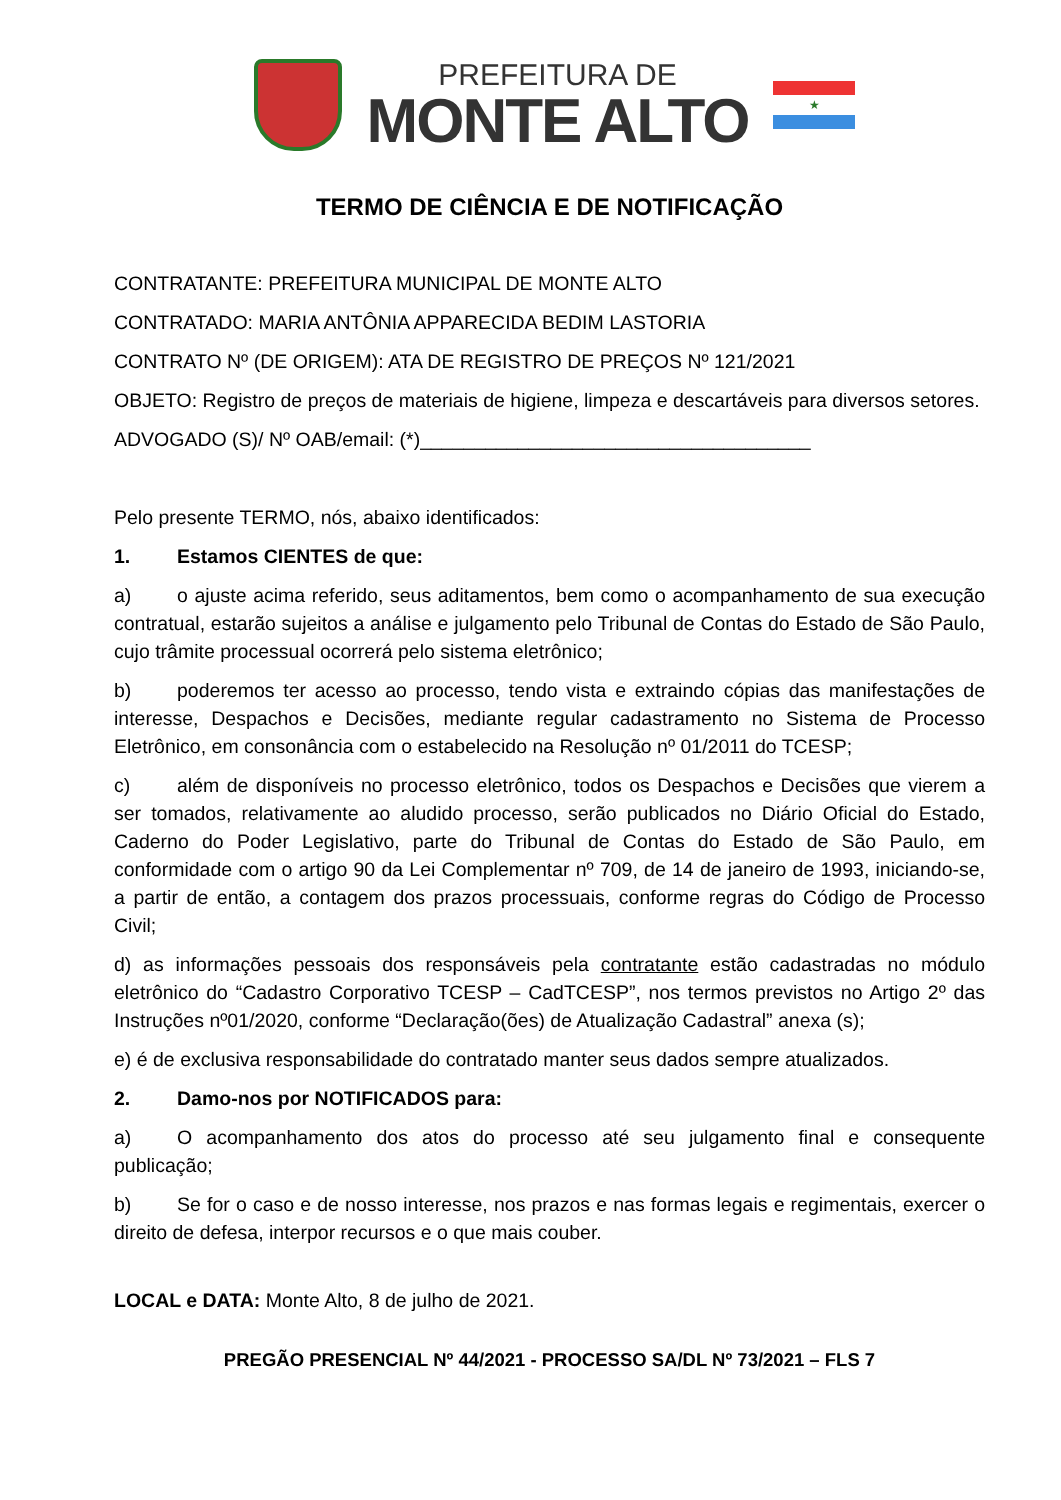PREFEITURA DE
MONTE ALTO
★
TERMO DE CIÊNCIA E DE NOTIFICAÇÃO
CONTRATANTE: PREFEITURA MUNICIPAL DE MONTE ALTO
CONTRATADO: MARIA ANTÔNIA APPARECIDA BEDIM LASTORIA
CONTRATO Nº (DE ORIGEM): ATA DE REGISTRO DE PREÇOS Nº 121/2021
OBJETO: Registro de preços de materiais de higiene, limpeza e descartáveis para diversos setores.
ADVOGADO (S)/ Nº OAB/email: (*)____________________________________
Pelo presente TERMO, nós, abaixo identificados:
1. Estamos CIENTES de que:
a) o ajuste acima referido, seus aditamentos, bem como o acompanhamento de sua execução contratual, estarão sujeitos a análise e julgamento pelo Tribunal de Contas do Estado de São Paulo, cujo trâmite processual ocorrerá pelo sistema eletrônico;
b) poderemos ter acesso ao processo, tendo vista e extraindo cópias das manifestações de interesse, Despachos e Decisões, mediante regular cadastramento no Sistema de Processo Eletrônico, em consonância com o estabelecido na Resolução nº 01/2011 do TCESP;
c) além de disponíveis no processo eletrônico, todos os Despachos e Decisões que vierem a ser tomados, relativamente ao aludido processo, serão publicados no Diário Oficial do Estado, Caderno do Poder Legislativo, parte do Tribunal de Contas do Estado de São Paulo, em conformidade com o artigo 90 da Lei Complementar nº 709, de 14 de janeiro de 1993, iniciando-se, a partir de então, a contagem dos prazos processuais, conforme regras do Código de Processo Civil;
d) as informações pessoais dos responsáveis pela contratante estão cadastradas no módulo eletrônico do “Cadastro Corporativo TCESP – CadTCESP”, nos termos previstos no Artigo 2º das Instruções nº01/2020, conforme “Declaração(ões) de Atualização Cadastral” anexa (s);
e) é de exclusiva responsabilidade do contratado manter seus dados sempre atualizados.
2. Damo-nos por NOTIFICADOS para:
a) O acompanhamento dos atos do processo até seu julgamento final e consequente publicação;
b) Se for o caso e de nosso interesse, nos prazos e nas formas legais e regimentais, exercer o direito de defesa, interpor recursos e o que mais couber.
LOCAL e DATA: Monte Alto, 8 de julho de 2021.
PREGÃO PRESENCIAL Nº 44/2021 - PROCESSO SA/DL Nº 73/2021 – FLS 7